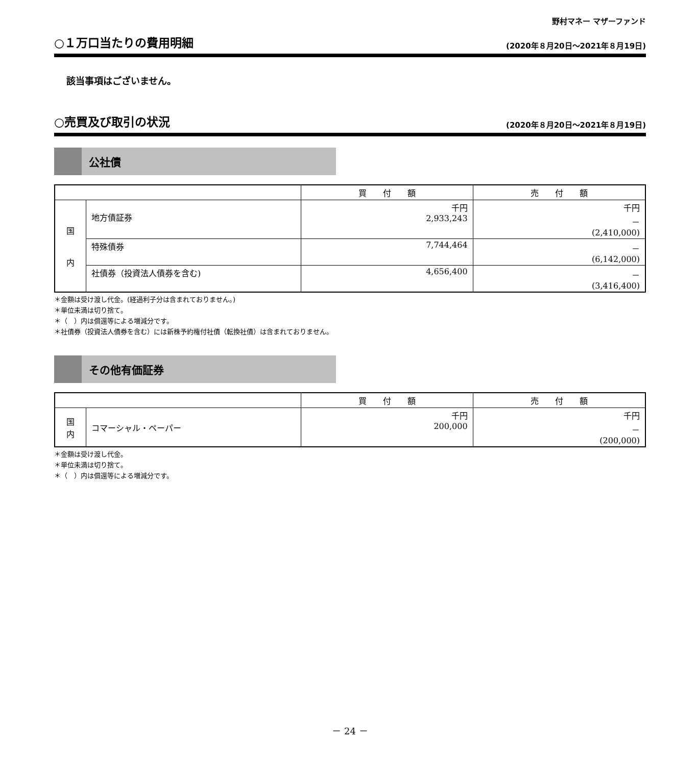野村マネー マザーファンド
○１万口当たりの費用明細 (2020年８月20日～2021年８月19日)
該当事項はございません。
○売買及び取引の状況 (2020年８月20日～2021年８月19日)
公社債
| | | 買 付 額 | 売 付 額 |
| --- | --- | --- | --- |
| 国 内 | 地方債証券 | 千円 2,933,243 | 千円 － (2,410,000) |
| | 特殊債券 | 7,744,464 | － (6,142,000) |
| | 社債券（投資法人債券を含む) | 4,656,400 | － (3,416,400) |
＊金額は受け渡し代金。(経過利子分は含まれておりません。)
＊単位未満は切り捨て。
＊（　）内は償還等による増減分です。
＊社債券（投資法人債券を含む）には新株予約権付社債（転換社債）は含まれておりません。
その他有価証券
| | | 買 付 額 | 売 付 額 |
| --- | --- | --- | --- |
| 国 内 | コマーシャル・ペーパー | 千円 200,000 | 千円 － (200,000) |
＊金額は受け渡し代金。
＊単位未満は切り捨て。
＊（　）内は償還等による増減分です。
－ 24 －